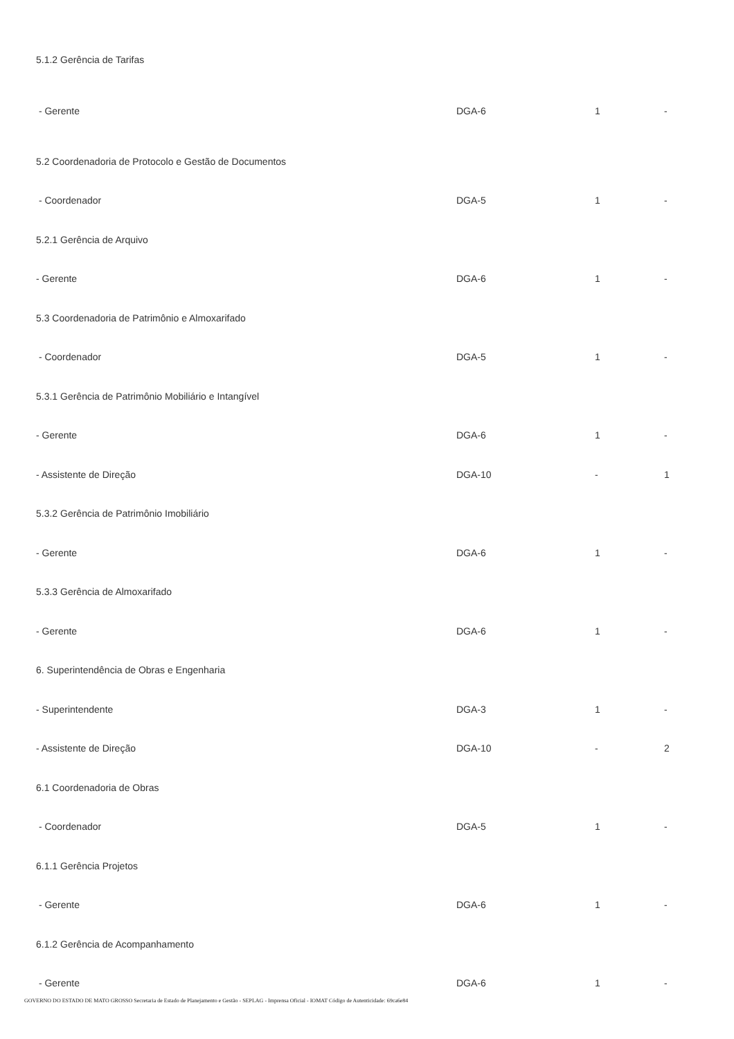| 5.1.2 Gerência de Tarifas | | | |
| - Gerente | DGA-6 | 1 | - |
| 5.2 Coordenadoria de Protocolo e Gestão de Documentos | | | |
| - Coordenador | DGA-5 | 1 | - |
| 5.2.1 Gerência de Arquivo | | | |
| - Gerente | DGA-6 | 1 | - |
| 5.3 Coordenadoria de Patrimônio e Almoxarifado | | | |
| - Coordenador | DGA-5 | 1 | - |
| 5.3.1 Gerência de Patrimônio Mobiliário e Intangível | | | |
| - Gerente | DGA-6 | 1 | - |
| - Assistente de Direção | DGA-10 | - | 1 |
| 5.3.2 Gerência de Patrimônio Imobiliário | | | |
| - Gerente | DGA-6 | 1 | - |
| 5.3.3 Gerência de Almoxarifado | | | |
| - Gerente | DGA-6 | 1 | - |
| 6. Superintendência de Obras e Engenharia | | | |
| - Superintendente | DGA-3 | 1 | - |
| - Assistente de Direção | DGA-10 | - | 2 |
| 6.1 Coordenadoria de Obras | | | |
| - Coordenador | DGA-5 | 1 | - |
| 6.1.1 Gerência Projetos | | | |
| - Gerente | DGA-6 | 1 | - |
| 6.1.2 Gerência de Acompanhamento | | | |
| - Gerente | DGA-6 | 1 | - |
GOVERNO DO ESTADO DE MATO GROSSO Secretaria de Estado de Planejamento e Gestão - SEPLAG - Imprensa Oficial - IOMAT Código de Autenticidade: 69ca6e84